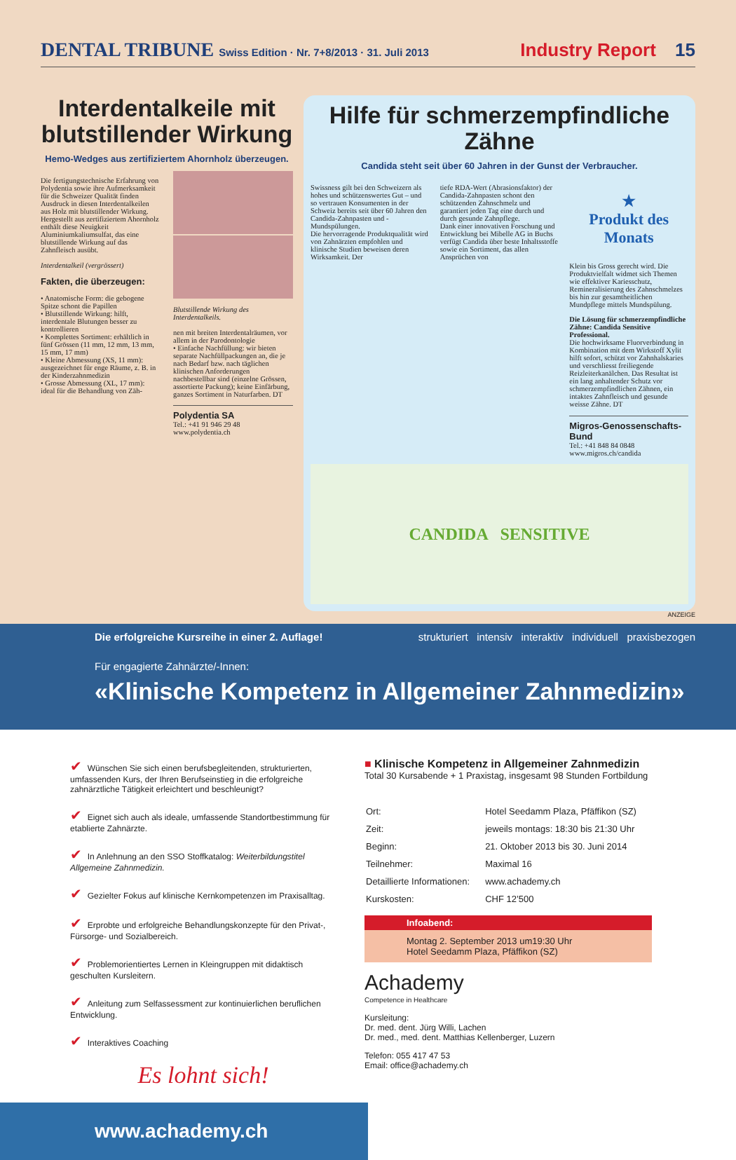DENTAL TRIBUNE Swiss Edition · Nr. 7+8/2013 · 31. Juli 2013
Industry Report 15
Interdentalkeile mit blutstillender Wirkung
Hemo-Wedges aus zertifiziertem Ahornholz überzeugen.
Die fertigungstechnische Erfahrung von Polydentia sowie ihre Aufmerksamkeit für die Schweizer Qualität finden Ausdruck in diesen Interdentalkeilen aus Holz mit blutstillender Wirkung. Hergestellt aus zertifiziertem Ahornholz enthält diese Neuigkeit Aluminiumkaliumsulfat, das eine blutstillende Wirkung auf das Zahnfleisch ausübt.
Interdentalkeil (vergrössert)
Fakten, die überzeugen:
• Anatomische Form: die gebogene Spitze schont die Papillen
• Blutstillende Wirkung: hilft, interdentale Blutungen besser zu kontrollieren
• Komplettes Sortiment: erhältlich in fünf Grössen (11 mm, 12 mm, 13 mm, 15 mm, 17 mm)
• Kleine Abmessung (XS, 11 mm): ausgezeichnet für enge Räume, z. B. in der Kinderzahnmedizin
• Grosse Abmessung (XL, 17 mm): ideal für die Behandlung von Zäh-
Blutstillende Wirkung des Interdentalkeils.
nen mit breiten Interdentalräumen, vor allem in der Parodontologie
• Einfache Nachfüllung: wir bieten separate Nachfüllpackungen an, die je nach Bedarf bzw. nach täglichen klinischen Anforderungen nachbestellbar sind (einzelne Grössen, assortierte Packung); keine Einfärbung, ganzes Sortiment in Naturfarben. DT
Polydentia SA
Tel.: +41 91 946 29 48
www.polydentia.ch
Hilfe für schmerzempfindliche Zähne
Candida steht seit über 60 Jahren in der Gunst der Verbraucher.
Swissness gilt bei den Schweizern als hohes und schützenswertes Gut – und so vertrauen Konsumenten in der Schweiz bereits seit über 60 Jahren den Candida-Zahnpasten und -Mundspülungen.
Die hervorragende Produktqualität wird von Zahnärzten empfohlen und klinische Studien beweisen deren Wirksamkeit. Der
tiefe RDA-Wert (Abrasionsfaktor) der Candida-Zahnpasten schont den schützenden Zahnschmelz und garantiert jeden Tag eine durch und durch gesunde Zahnpflege.
Dank einer innovativen Forschung und Entwicklung bei Mibelle AG in Buchs verfügt Candida über beste Inhaltsstoffe sowie ein Sortiment, das allen Ansprüchen von
★
Produkt des Monats
Klein bis Gross gerecht wird. Die Produktvielfalt widmet sich Themen wie effektiver Kariesschutz, Remineralisierung des Zahnschmelzes bis hin zur gesamtheitlichen Mundpflege mittels Mundspülung.
Die Lösung für schmerzempfindliche Zähne: Candida Sensitive Professional.
Die hochwirksame Fluorverbindung in Kombination mit dem Wirkstoff Xylit hilft sofort, schützt vor Zahnhalskaries und verschliesst freiliegende Reizleiterkanälchen. Das Resultat ist ein lang anhaltender Schutz vor schmerzempfindlichen Zähnen, ein intaktes Zahnfleisch und gesunde weisse Zähne. DT
Migros-Genossenschafts-Bund
Tel.: +41 848 84 0848
www.migros.ch/candida
CANDIDA SENSITIVE
ANZEIGE
Die erfolgreiche Kursreihe in einer 2. Auflage! strukturiert intensiv interaktiv individuell praxisbezogen
Für engagierte Zahnärzte/-Innen:
«Klinische Kompetenz in Allgemeiner Zahnmedizin»
✔ Wünschen Sie sich einen berufsbegleitenden, strukturierten, umfassenden Kurs, der Ihren Berufseinstieg in die erfolgreiche zahnärztliche Tätigkeit erleichtert und beschleunigt?
✔ Eignet sich auch als ideale, umfassende Standortbestimmung für etablierte Zahnärzte.
✔ In Anlehnung an den SSO Stoffkatalog: Weiterbildungstitel Allgemeine Zahnmedizin.
✔ Gezielter Fokus auf klinische Kernkompetenzen im Praxisalltag.
✔ Erprobte und erfolgreiche Behandlungskonzepte für den Privat-, Fürsorge- und Sozialbereich.
✔ Problemorientiertes Lernen in Kleingruppen mit didaktisch geschulten Kursleitern.
✔ Anleitung zum Selfassessment zur kontinuierlichen beruflichen Entwicklung.
✔ Interaktives Coaching
Es lohnt sich!
■ Klinische Kompetenz in Allgemeiner Zahnmedizin
Total 30 Kursabende + 1 Praxistag, insgesamt 98 Stunden Fortbildung
| Ort: | Hotel Seedamm Plaza, Pfäffikon (SZ) |
| Zeit: | jeweils montags: 18:30 bis 21:30 Uhr |
| Beginn: | 21. Oktober 2013 bis 30. Juni 2014 |
| Teilnehmer: | Maximal 16 |
| Detaillierte Informationen: | www.achademy.ch |
| Kurskosten: | CHF 12’500 |
Infoabend:
Montag 2. September 2013 um19:30 Uhr
Hotel Seedamm Plaza, Pfäffikon (SZ)
Achademy
Competence in Healthcare
Kursleitung:
Dr. med. dent. Jürg Willi, Lachen
Dr. med., med. dent. Matthias Kellenberger, Luzern
Telefon: 055 417 47 53
Email: office@achademy.ch
www.achademy.ch